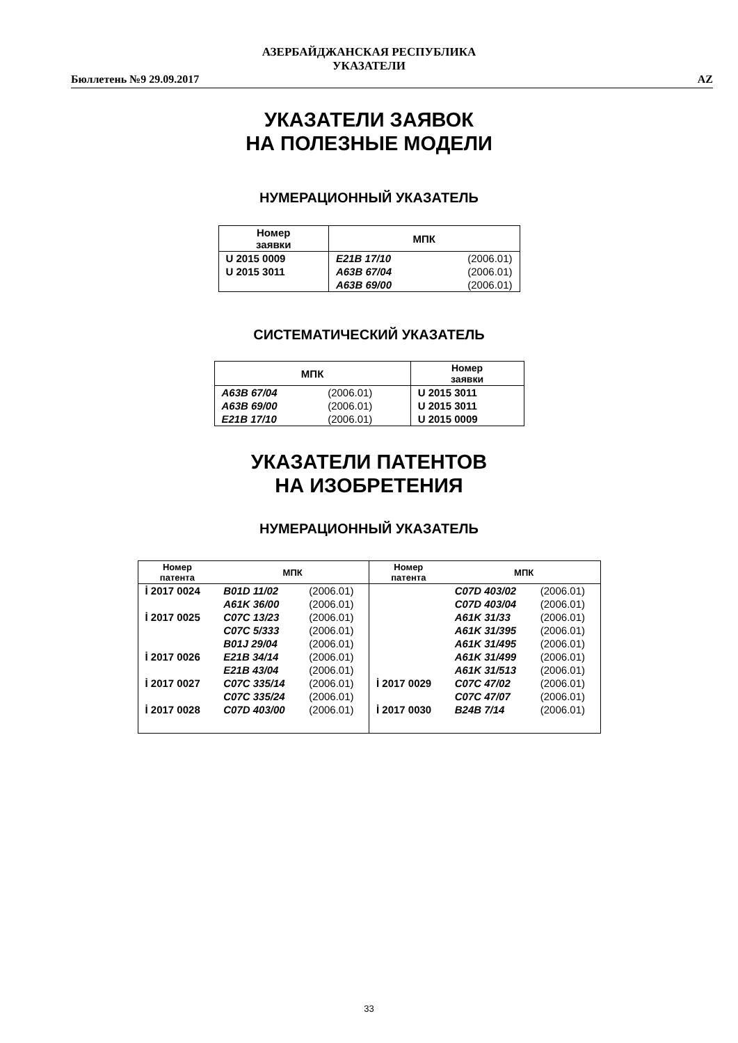АЗЕРБАЙДЖАНСКАЯ РЕСПУБЛИКА
УКАЗАТЕЛИ
Бюллетень №9 29.09.2017 AZ
УКАЗАТЕЛИ ЗАЯВОК
НА ПОЛЕЗНЫЕ МОДЕЛИ
НУМЕРАЦИОННЫЙ УКАЗАТЕЛЬ
| Номер заявки | МПК | |
| --- | --- | --- |
| U 2015 0009 | E21B 17/10 | (2006.01) |
| U 2015 3011 | A63B 67/04 | (2006.01) |
| | A63B 69/00 | (2006.01) |
СИСТЕМАТИЧЕСКИЙ УКАЗАТЕЛЬ
| МПК | | Номер заявки |
| --- | --- | --- |
| A63B 67/04 | (2006.01) | U 2015 3011 |
| A63B 69/00 | (2006.01) | U 2015 3011 |
| E21B 17/10 | (2006.01) | U 2015 0009 |
УКАЗАТЕЛИ ПАТЕНТОВ
НА ИЗОБРЕТЕНИЯ
НУМЕРАЦИОННЫЙ УКАЗАТЕЛЬ
| Номер патента | МПК | | Номер патента | МПК | |
| --- | --- | --- | --- | --- | --- |
| İ 2017 0024 | B01D 11/02 | (2006.01) | | C07D 403/02 | (2006.01) |
| | A61K 36/00 | (2006.01) | | C07D 403/04 | (2006.01) |
| İ 2017 0025 | C07C 13/23 | (2006.01) | | A61K 31/33 | (2006.01) |
| | C07C 5/333 | (2006.01) | | A61K 31/395 | (2006.01) |
| | B01J 29/04 | (2006.01) | | A61K 31/495 | (2006.01) |
| İ 2017 0026 | E21B 34/14 | (2006.01) | | A61K 31/499 | (2006.01) |
| | E21B 43/04 | (2006.01) | | A61K 31/513 | (2006.01) |
| İ 2017 0027 | C07C 335/14 | (2006.01) | İ 2017 0029 | C07C 47/02 | (2006.01) |
| | C07C 335/24 | (2006.01) | | C07C 47/07 | (2006.01) |
| İ 2017 0028 | C07D 403/00 | (2006.01) | İ 2017 0030 | B24B 7/14 | (2006.01) |
33